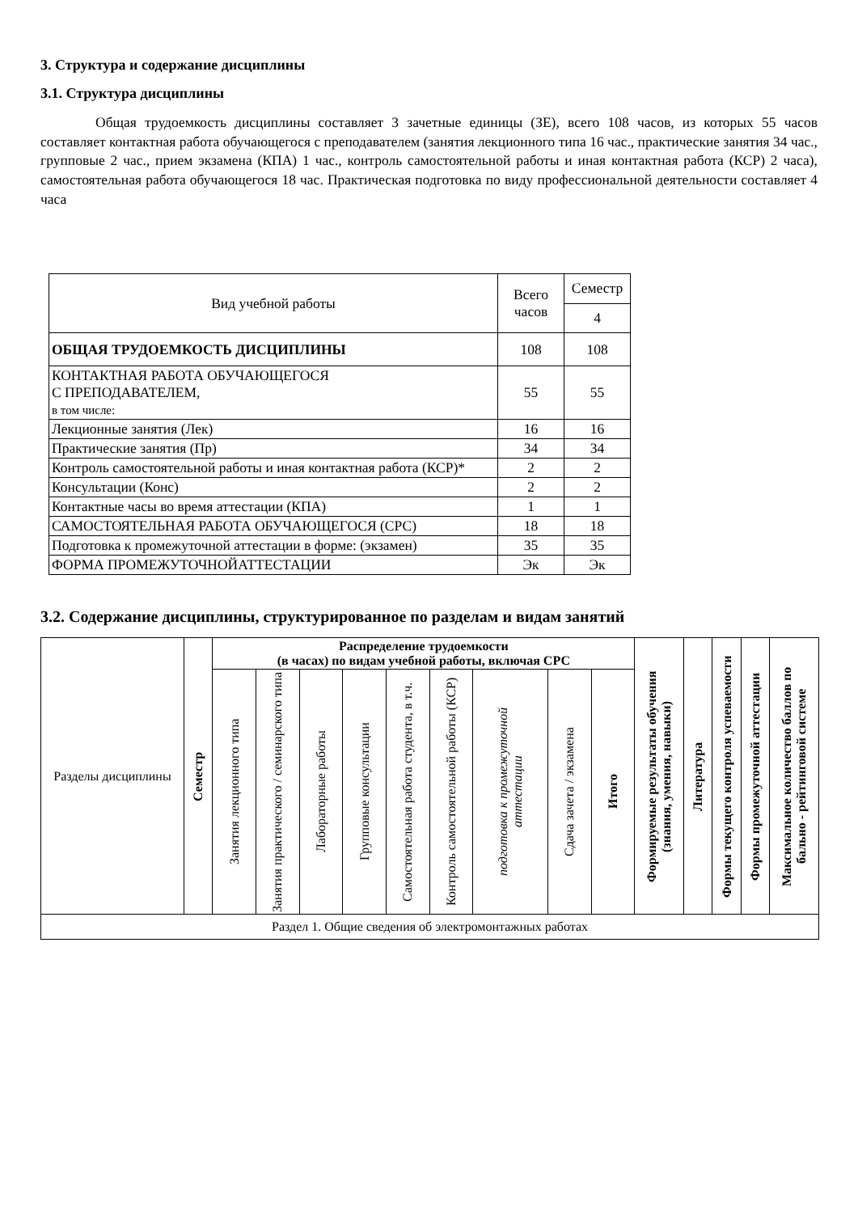3. Структура и содержание дисциплины
3.1. Структура дисциплины
Общая трудоемкость дисциплины составляет 3 зачетные единицы (ЗЕ), всего 108 часов, из которых 55 часов составляет контактная работа обучающегося с преподавателем (занятия лекционного типа 16 час., практические занятия 34 час., групповые 2 час., прием экзамена (КПА) 1 час., контроль самостоятельной работы и иная контактная работа (КСР) 2 часа), самостоятельная работа обучающегося 18 час. Практическая подготовка по виду профессиональной деятельности составляет 4 часа
| Вид учебной работы | Всего часов | Семестр |
| --- | --- | --- |
| | | 4 |
| ОБЩАЯ ТРУДОЕМКОСТЬ ДИСЦИПЛИНЫ | 108 | 108 |
| КОНТАКТНАЯ РАБОТА ОБУЧАЮЩЕГОСЯ С ПРЕПОДАВАТЕЛЕМ, в том числе: | 55 | 55 |
| Лекционные занятия (Лек) | 16 | 16 |
| Практические занятия (Пр) | 34 | 34 |
| Контроль самостоятельной работы и иная контактная работа (КСР)* | 2 | 2 |
| Консультации (Конс) | 2 | 2 |
| Контактные часы во время аттестации (КПА) | 1 | 1 |
| САМОСТОЯТЕЛЬНАЯ РАБОТА ОБУЧАЮЩЕГОСЯ (СРС) | 18 | 18 |
| Подготовка к промежуточной аттестации в форме: (экзамен) | 35 | 35 |
| ФОРМА ПРОМЕЖУТОЧНОЙАТТЕСТАЦИИ | Эк | Эк |
3.2. Содержание дисциплины, структурированное по разделам и видам занятий
| Разделы дисциплины | Семестр | Распределение трудоемкости (в часах) по видам учебной работы, включая СРС | | | | | | | | | | Формируемые результаты обучения (знания, умения, навыки) | Литература | Формы текущего контроля успеваемости | Формы промежуточной аттестации | Максимальное количество баллов по бально - рейтинговой системе |
| --- | --- | --- | --- | --- | --- | --- | --- | --- | --- | --- | --- | --- | --- | --- | --- | --- |
| | | Занятия лекционного типа | Занятия практического / семинарского типа | Лабораторные работы | Групповые консультации | Самостоятельная работа студента, в т.ч. | Контроль самостоятельной работы (КСР) | подготовка к промежуточной аттестации | Сдача зачета / экзамена | Итого | | | | | | |
| Раздел 1. Общие сведения об электромонтажных работах | | | | | | | | | | | | | | | | |